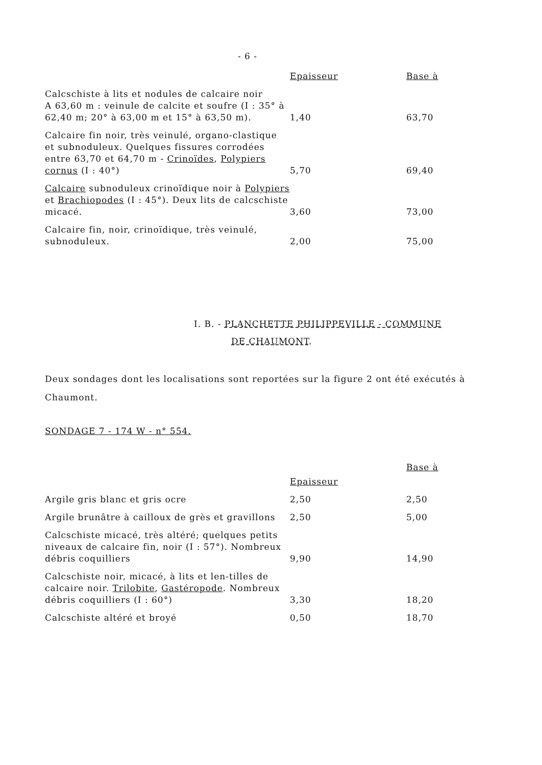- 6 -
| | Epaisseur | Base à |
| --- | --- | --- |
| Calcschiste à lits et nodules de calcaire noir A 63,60 m : veinule de calcite et soufre (I : 35° à 62,40 m; 20° à 63,00 m et 15° à 63,50 m). | 1,40 | 63,70 |
| Calcaire fin noir, très veinulé, organo-clastique et subnoduleux. Quelques fissures corrodées entre 63,70 et 64,70 m - Crinoïdes , Polypiers cornus (I : 40°) | 5,70 | 69,40 |
| Calcaire subnoduleux crinoïdique noir à Polypiers et Brachiopodes (I : 45°). Deux lits de calcschiste micacé. | 3,60 | 73,00 |
| Calcaire fin, noir, crinoïdique, très veinulé, subnoduleux. | 2,00 | 75,00 |
I. B. - PLANCHETTE PHILIPPEVILLE - COMMUNE
DE CHAUMONT.
Deux sondages dont les localisations sont reportées sur la figure 2 ont été exécutés à Chaumont.
SONDAGE 7 - 174 W - n° 554.
| | Epaisseur | Base à |
| --- | --- | --- |
| Argile gris blanc et gris ocre | 2,50 | 2,50 |
| Argile brunâtre à cailloux de grès et gravillons | 2,50 | 5,00 |
| Calcschiste micacé, très altéré; quelques petits niveaux de calcaire fin, noir (I : 57°). Nombreux débris coquilliers | 9,90 | 14,90 |
| Calcschiste noir, micacé, à lits et len-tilles de calcaire noir. Trilobite , Gastéropode . Nombreux débris coquilliers (I : 60°) | 3,30 | 18,20 |
| Calcschiste altéré et broyé | 0,50 | 18,70 |